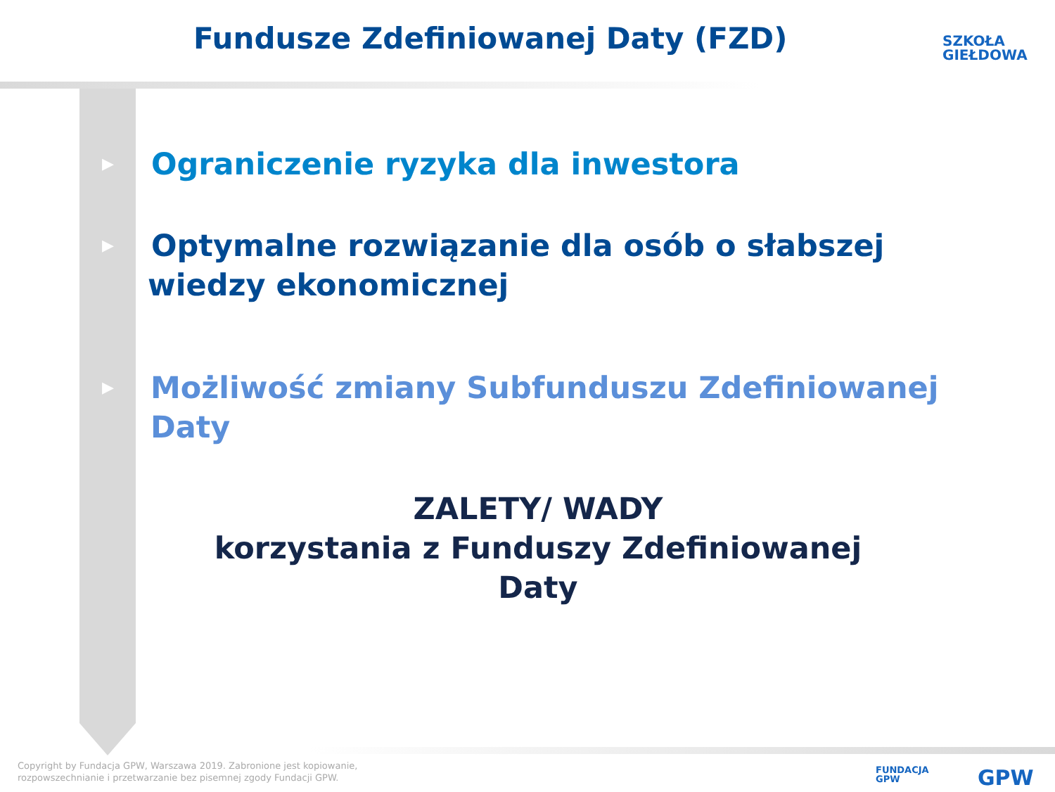Fundusze Zdefiniowanej Daty (FZD)
SZKOŁA
GIEŁDOWA
▶ Ograniczenie ryzyka dla inwestora
▶ Optymalne rozwiązanie dla osób o słabszej
wiedzy ekonomicznej
▶ Możliwość zmiany Subfunduszu Zdefiniowanej Daty
ZALETY/ WADY
korzystania z Funduszy Zdefiniowanej Daty
Copyright by Fundacja GPW, Warszawa 2019. Zabronione jest kopiowanie,
rozpowszechnianie i przetwarzanie bez pisemnej zgody Fundacji GPW.
FUNDACJA
GPW
GPW